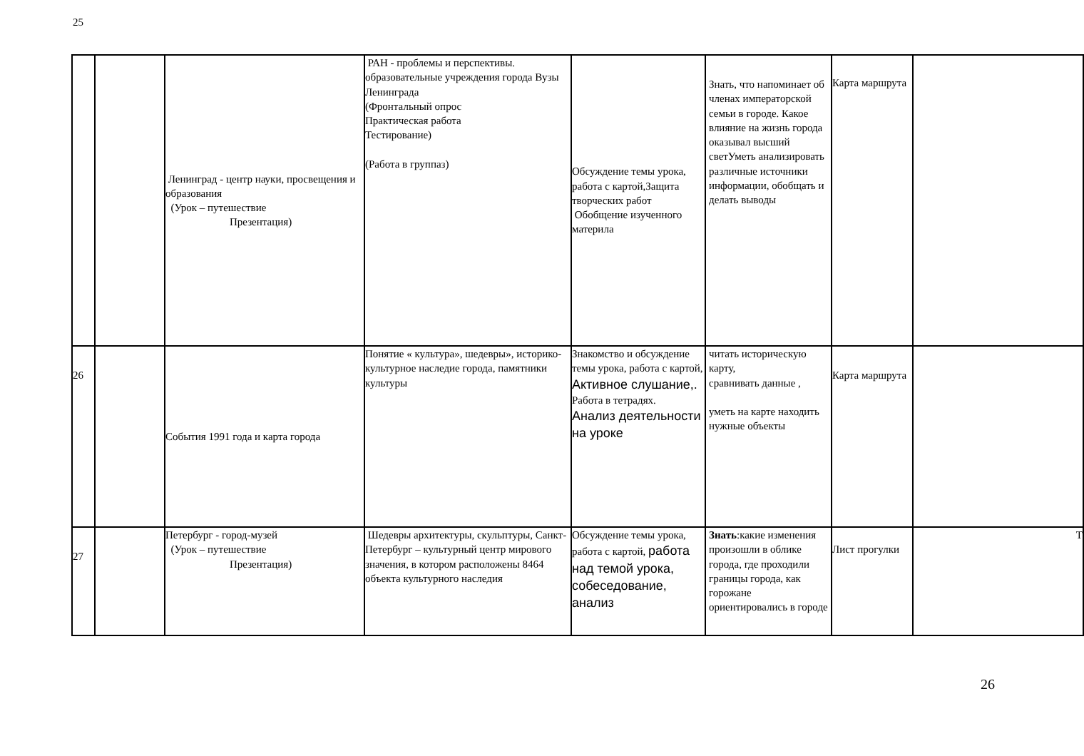| 25 | | Ленинград - центр науки, просвещения и образования (Урок – путешествие Презентация) | РАН - проблемы и перспективы. образовательные учреждения города Вузы Ленинграда (Фронтальный опрос Практическая работа Тестирование) (Работа в группаз) | Обсуждение темы урока, работа с картой,Защита творческих работ Обобщение изученного материла | Знать, что напоминает об членах императорской семьи в городе. Какое влияние на жизнь города оказывал высший светУметь анализировать различные источники информации, обобщать и делать выводы | Карта маршрута | |
| 26 | | События 1991 года и карта города | Понятие « культура», шедевры», историко-культурное наследие города, памятники культуры | Знакомство и обсуждение темы урока, работа с картой, Активное слушание,. Работа в тетрадях. Анализ деятельности на уроке | читать историческую карту, сравнивать данные , уметь на карте находить нужные объекты | Карта маршрута | |
| 27 | | Петербург - город-музей (Урок – путешествие Презентация) | Шедевры архитектуры, скульптуры, Санкт-Петербург – культурный центр мирового значения, в котором расположены 8464 объекта культурного наследия | Обсуждение темы урока, работа с картой, работа над темой урока, собеседование, анализ | Знать :какие изменения произошли в облике города, где проходили границы города, как горожане ориентировались в городе | Лист прогулки | Т |
26